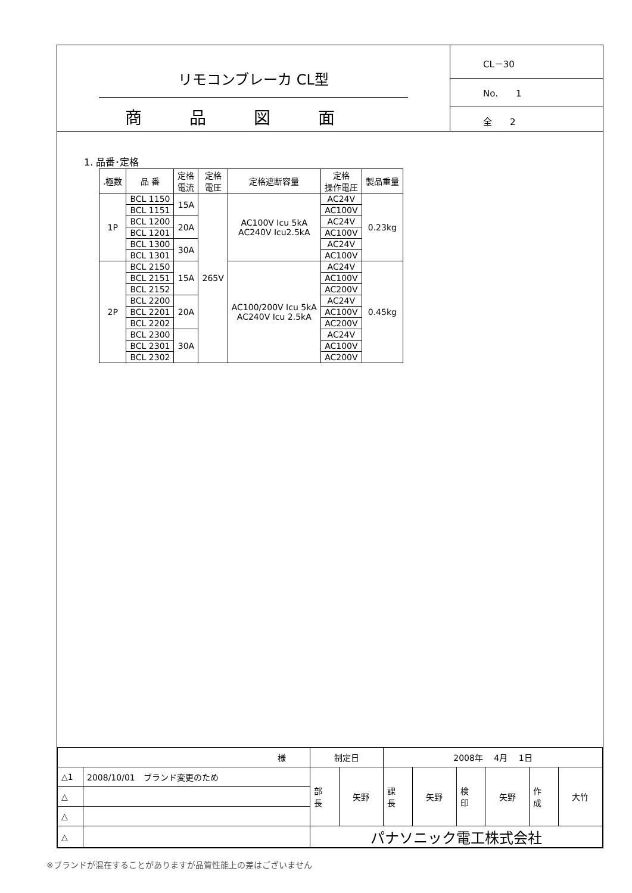リモコンブレーカ CL型
商品図面
CL－30
No.　　1
全　　2
1. 品番･定格
| .極数 | 品 番 | 定格 電流 | 定格 電圧 | 定格遮断容量 | 定格 操作電圧 | 製品重量 |
| --- | --- | --- | --- | --- | --- | --- |
| 1P | BCL 1150 | 15A | 265V | AC100V Icu 5kA AC240V Icu2.5kA | AC24V | 0.23kg |
| | BCL 1151 | | | | AC100V | |
| | BCL 1200 | 20A | | | AC24V | |
| | BCL 1201 | | | | AC100V | |
| | BCL 1300 | 30A | | | AC24V | |
| | BCL 1301 | | | | AC100V | |
| 2P | BCL 2150 | 15A | | AC100/200V Icu 5kA AC240V Icu 2.5kA | AC24V | 0.45kg |
| | BCL 2151 | | | | AC100V | |
| | BCL 2152 | | | | AC200V | |
| | BCL 2200 | 20A | | | AC24V | |
| | BCL 2201 | | | | AC100V | |
| | BCL 2202 | | | | AC200V | |
| | BCL 2300 | 30A | | | AC24V | |
| | BCL 2301 | | | | AC100V | |
| | BCL 2302 | | | | AC200V | |
| 様 | | 制定日 | | 2008年 4月 1日 | | | | | |
| △1 | 2008/10/01 ブランド変更のため | 部 長 | 矢野 | 課 長 | 矢野 | 検 印 | 矢野 | 作 成 | 大竹 |
| △ | | | | | | | | | |
| △ | | | | | | | | | |
| △ | | パナソニック電工株式会社 | | | | | | | |
※ブランドが混在することがありますが品質性能上の差はございません